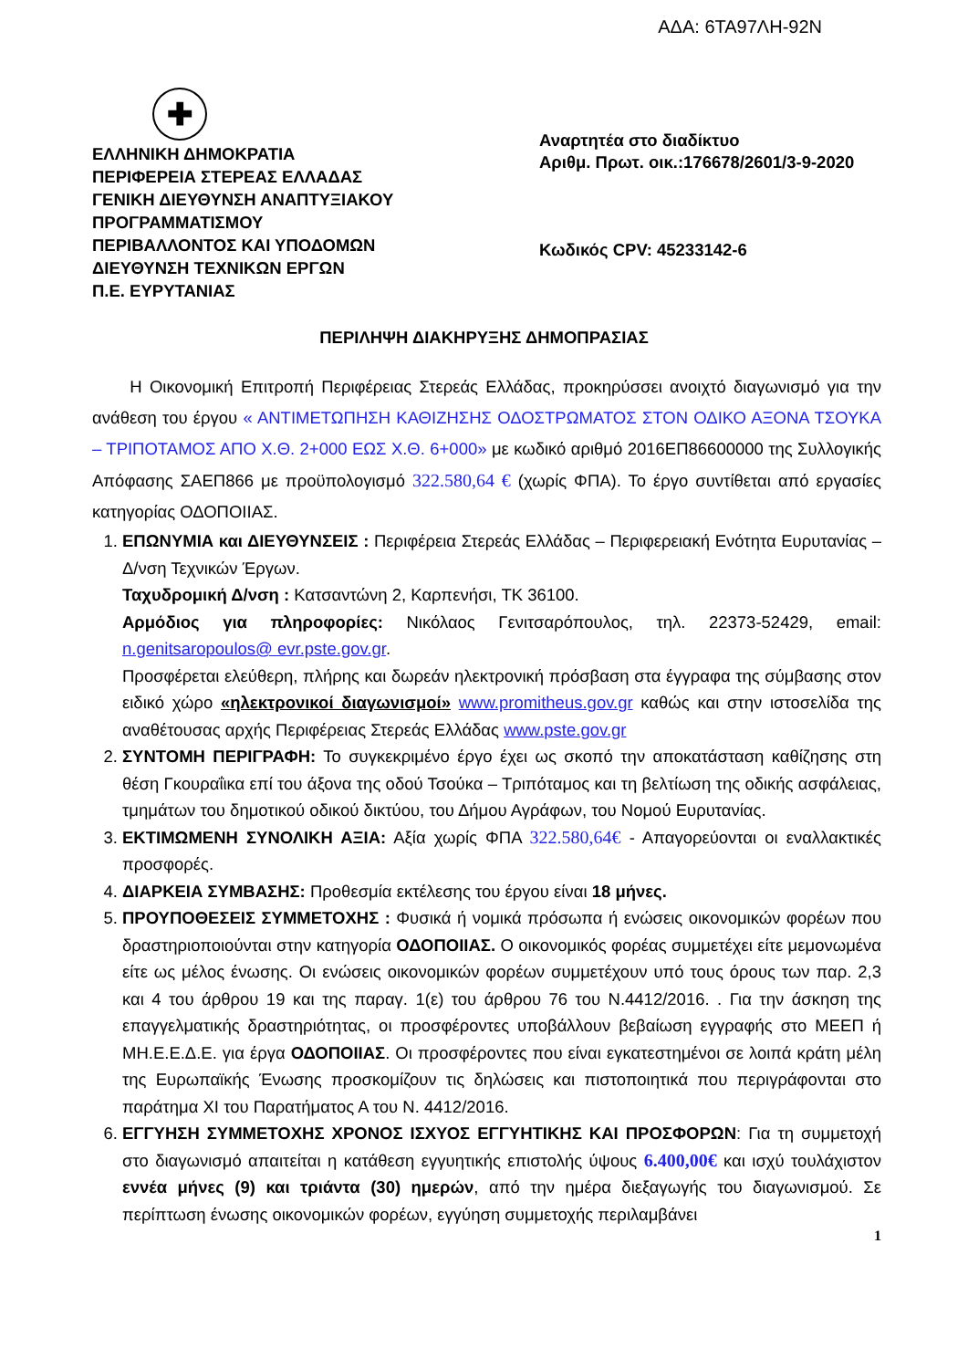ΑΔΑ: 6ΤΑ97ΛΗ-92Ν
✚
ΕΛΛΗΝΙΚΗ ΔΗΜΟΚΡΑΤΙΑ
ΠΕΡΙΦΕΡΕΙΑ ΣΤΕΡΕΑΣ ΕΛΛΑΔΑΣ
ΓΕΝΙΚΗ ΔΙΕΥΘΥΝΣΗ ΑΝΑΠΤΥΞΙΑΚΟΥ
ΠΡΟΓΡΑΜΜΑΤΙΣΜΟΥ
ΠΕΡΙΒΑΛΛΟΝΤΟΣ ΚΑΙ ΥΠΟΔΟΜΩΝ
ΔΙΕΥΘΥΝΣΗ ΤΕΧΝΙΚΩΝ ΕΡΓΩΝ
Π.Ε. ΕΥΡΥΤΑΝΙΑΣ
Αναρτητέα στο διαδίκτυο
Αριθμ. Πρωτ. οικ.:176678/2601/3-9-2020
Κωδικός CPV: 45233142-6
ΠΕΡΙΛΗΨΗ ΔΙΑΚΗΡΥΞΗΣ ΔΗΜΟΠΡΑΣΙΑΣ
Η Οικονομική Επιτροπή Περιφέρειας Στερεάς Ελλάδας, προκηρύσσει ανοιχτό διαγωνισμό για την ανάθεση του έργου « ΑΝΤΙΜΕΤΩΠΗΣΗ ΚΑΘΙΖΗΣΗΣ ΟΔΟΣΤΡΩΜΑΤΟΣ ΣΤΟΝ ΟΔΙΚΟ ΑΞΟΝΑ ΤΣΟΥΚΑ – ΤΡΙΠΟΤΑΜΟΣ ΑΠΟ Χ.Θ. 2+000 ΕΩΣ Χ.Θ. 6+000» με κωδικό αριθμό 2016ΕΠ86600000 της Συλλογικής Απόφασης ΣΑΕΠ866 με προϋπολογισμό 322.580,64 € (χωρίς ΦΠΑ). Το έργο συντίθεται από εργασίες κατηγορίας ΟΔΟΠΟΙΙΑΣ.
1. ΕΠΩΝΥΜΙΑ και ΔΙΕΥΘΥΝΣΕΙΣ : Περιφέρεια Στερεάς Ελλάδας – Περιφερειακή Ενότητα Ευρυτανίας – Δ/νση Τεχνικών Έργων.
Ταχυδρομική Δ/νση : Κατσαντώνη 2, Καρπενήσι, ΤΚ 36100.
Αρμόδιος για πληροφορίες: Νικόλαος Γενιτσαρόπουλος, τηλ. 22373-52429, email: n.genitsaropoulos@ evr.pste.gov.gr.
Προσφέρεται ελεύθερη, πλήρης και δωρεάν ηλεκτρονική πρόσβαση στα έγγραφα της σύμβασης στον ειδικό χώρο «ηλεκτρονικοί διαγωνισμοί» www.promitheus.gov.gr καθώς και στην ιστοσελίδα της αναθέτουσας αρχής Περιφέρειας Στερεάς Ελλάδας www.pste.gov.gr
2. ΣΥΝΤΟΜΗ ΠΕΡΙΓΡΑΦΗ: Το συγκεκριμένο έργο έχει ως σκοπό την αποκατάσταση καθίζησης στη θέση Γκουραΐικα επί του άξονα της οδού Τσούκα – Τριπόταμος και τη βελτίωση της οδικής ασφάλειας, τμημάτων του δημοτικού οδικού δικτύου, του Δήμου Αγράφων, του Νομού Ευρυτανίας.
3. ΕΚΤΙΜΩΜΕΝΗ ΣΥΝΟΛΙΚΗ ΑΞΙΑ: Αξία χωρίς ΦΠΑ 322.580,64€ - Απαγορεύονται οι εναλλακτικές προσφορές.
4. ΔΙΑΡΚΕΙΑ ΣΥΜΒΑΣΗΣ: Προθεσμία εκτέλεσης του έργου είναι 18 μήνες.
5. ΠΡΟΥΠΟΘΕΣΕΙΣ ΣΥΜΜΕΤΟΧΗΣ : Φυσικά ή νομικά πρόσωπα ή ενώσεις οικονομικών φορέων που δραστηριοποιούνται στην κατηγορία ΟΔΟΠΟΙΙΑΣ. Ο οικονομικός φορέας συμμετέχει είτε μεμονωμένα είτε ως μέλος ένωσης. Οι ενώσεις οικονομικών φορέων συμμετέχουν υπό τους όρους των παρ. 2,3 και 4 του άρθρου 19 και της παραγ. 1(ε) του άρθρου 76 του Ν.4412/2016. . Για την άσκηση της επαγγελματικής δραστηριότητας, οι προσφέροντες υποβάλλουν βεβαίωση εγγραφής στο ΜΕΕΠ ή ΜΗ.Ε.Ε.Δ.Ε. για έργα ΟΔΟΠΟΙΙΑΣ. Οι προσφέροντες που είναι εγκατεστημένοι σε λοιπά κράτη μέλη της Ευρωπαϊκής Ένωσης προσκομίζουν τις δηλώσεις και πιστοποιητικά που περιγράφονται στο παράτημα XI του Παρατήματος Α του Ν. 4412/2016.
6. ΕΓΓΥΗΣΗ ΣΥΜΜΕΤΟΧΗΣ ΧΡΟΝΟΣ ΙΣΧΥΟΣ ΕΓΓΥΗΤΙΚΗΣ ΚΑΙ ΠΡΟΣΦΟΡΩΝ: Για τη συμμετοχή στο διαγωνισμό απαιτείται η κατάθεση εγγυητικής επιστολής ύψους 6.400,00€ και ισχύ τουλάχιστον εννέα μήνες (9) και τριάντα (30) ημερών, από την ημέρα διεξαγωγής του διαγωνισμού. Σε περίπτωση ένωσης οικονομικών φορέων, εγγύηση συμμετοχής περιλαμβάνει
1